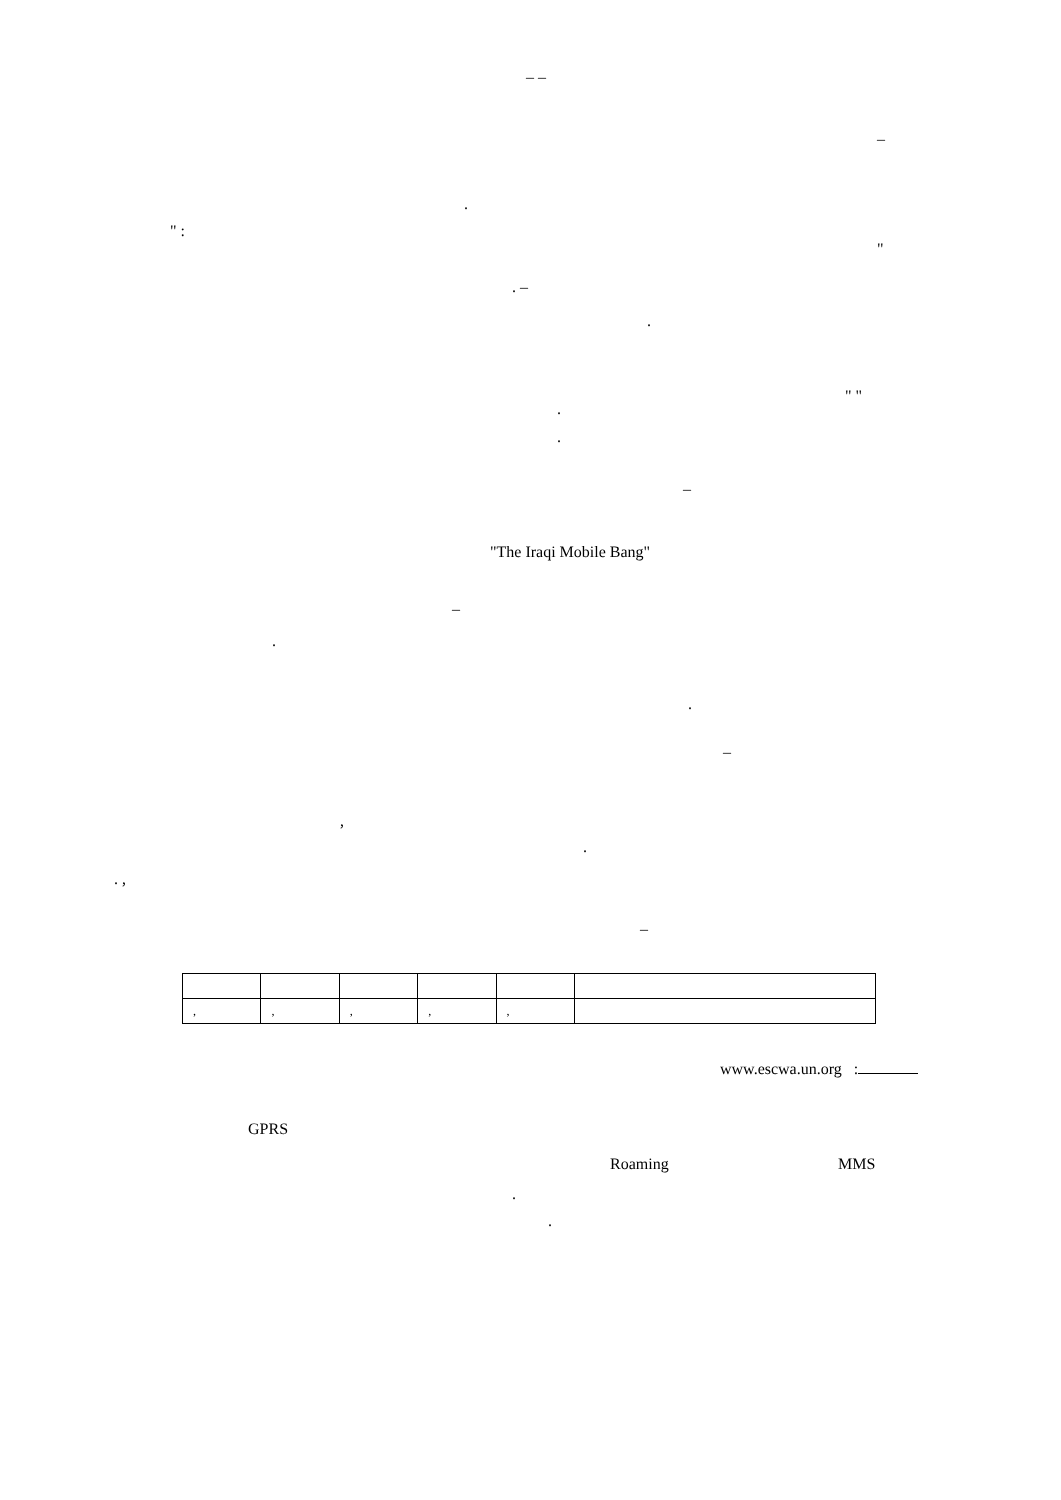– –
–
.
" :
"
. –
.
" "
.
.
–
"The Iraqi Mobile Bang"
–
.
.
–
,
.
. ,
–
| , | , | , | , | , | |
www.escwa.un.org :
GPRS
Roaming MMS
.
.